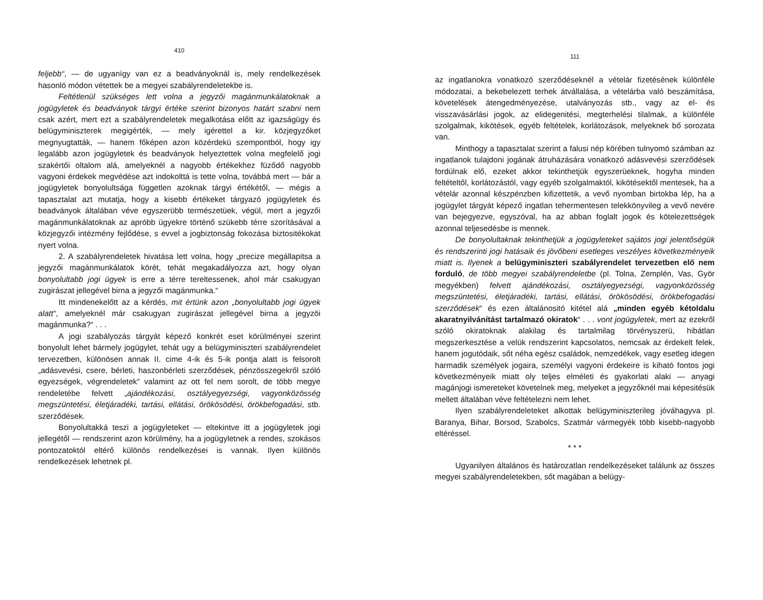410
feljebb“, — de ugyanígy van ez a beadványoknál is, mely rendelkezések hasonló módon vétettek be a megyei szabályrendeletekbe is.
Feltétlenül szükséges lett volna a jegyzői magánmunkálatoknak a jogügyletek és beadványok tárgyi értéke szerint bizonyos határt szabni nem csak azért, mert ezt a szabályrendeletek megalkotása előtt az igazságügy és belügyminiszterek megigérték, — mely igérettel a kir. közjegyzőket megnyugtatták, — hanem főképen azon közérdekü szempontból, hogy igy legalább azon jogügyletek és beadványok helyeztettek volna megfelelő jogi szakértői oltalom alá, amelyeknél a nagyobb értékekhez füződő nagyobb vagyoni érdekek megvédése azt indokolttá is tette volna, továbbá mert — bár a jogügyletek bonyolultsága független azoknak tárgyi értékétől, — mégis a tapasztalat azt mutatja, hogy a kisebb értékeket tárgyazó jogügyletek és beadványok általában véve egyszerübb természetüek, végül, mert a jegyzői magánmunkálatoknak az apróbb ügyekre történő szükebb térre szorításával a közjegyzői intézmény fejlődése, s evvel a jogbiztonság fokozása biztositékokat nyert volna.
2. A szabályrendeletek hivatása lett volna, hogy „precize megállapitsa a jegyzői magánmunkálatok körét, tehát megakadályozza azt, hogy olyan bonyolultabb jogi ügyek is erre a térre tereltessenek, ahol már csakugyan zugirászat jellegével birna a jegyzői magánmunka.“
Itt mindenekelőtt az a kérdés, mit értünk azon „bonyolultabb jogi ügyek alatt“, amelyeknél már csakugyan zugirászat jellegével birna a jegyzöi magánmunka?“ . . .
A jogi szabályozás tárgyát képező konkrét eset körülményei szerint bonyolult lehet bármely jogügylet, tehát ugy a belügyminiszteri szabályrendelet tervezetben, különösen annak II. cime 4-ik és 5-ik pontja alatt is felsorolt „adásvevési, csere, bérleti, haszonbérleti szerződések, pénzösszegekről szóló egyezségek, végrendeletek“ valamint az ott fel nem sorolt, de több megye rendeletébe felvett „ajándékozási, osztályegyezségi, vagyonközösség megszüntetési, életjáradéki, tartási, ellátási, örökösödési, örökbefogadási, stb. szerződések.
Bonyolultakká teszi a jogügyleteket — eltekintve itt a jogügyletek jogi jellegétől — rendszerint azon körülmény, ha a jogügyletnek a rendes, szokásos pontozatoktól eltérő különös rendelkezései is vannak. Ilyen különös rendelkezések lehetnek pl.
111
az ingatlanokra vonatkozó szerződéseknél a vételár fizetésének különféle módozatai, a bekebelezett terhek átvállalása, a vételárba való beszámítása, követelések átengedményezése, utalványozás stb., vagy az el- és visszavásárlási jogok, az elidegenitési, megterhelési tilalmak, a különféle szolgalmak, kikötések, egyéb feltételek, korlátozások, melyeknek bő sorozata van.
Minthogy a tapasztalat szerint a falusi nép körében tulnyomó számban az ingatlanok tulajdoni jogának átruházására vonatkozó adásvevési szerződések fordúlnak elő, ezeket akkor tekinthetjük egyszerüeknek, hogyha minden feltételtől, korlátozástól, vagy egyéb szolgalmaktól, kikötésektől mentesek, ha a vételár azonnal készpénzben kifizettetik, a vevő nyomban birtokba lép, ha a jogügylet tárgyát képező ingatlan tehermentesen telekkönyvileg a vevő nevére van bejegyezve, egyszóval, ha az abban foglalt jogok és kötelezettségek azonnal teljesedésbe is mennek.
De bonyolultaknak tekinthetjük a jogügyleteket sajátos jogi jelentőségük és rendszerinti jogi hatásaik és jövőbeni esetleges veszélyes következményeik miatt is. Ilyenek a belügyminiszteri szabályrendelet tervezetben elő nem forduló, de több megyei szabályrendeletbe (pl. Tolna, Zemplén, Vas, Györ megyékben) felvett ajándékozási, osztályegyezségi, vagyonközösség megszüntetési, életjáradéki, tartási, ellátási, örökösödési, örökbefogadási szerződések“ és ezen általánositó kitétel alá „minden egyéb kétoldalu akaratnyilvánítást tartalmazó okiratok“ . . . vont jogügyletek, mert az ezekről szóló okiratoknak alakilag és tartalmilag törvényszerü, hibátlan megszerkesztése a velük rendszerint kapcsolatos, nemcsak az érdekelt felek, hanem jogutódaik, sőt néha egész családok, nemzedékek, vagy esetleg idegen harmadik személyek jogaira, személyi vagyoni érdekeire is kiható fontos jogi következményeik miatt oly teljes elméleti és gyakorlati alaki — anyagi magánjogi ismereteket követelnek meg, melyeket a jegyzőknél mai képesitésük mellett általában véve feltételezni nem lehet.
Ilyen szabályrendeleteket alkottak belügyminiszterileg jóváhagyva pl. Baranya, Bihar, Borsod, Szabolcs, Szatmár vármegyék több kisebb-nagyobb eltéréssel.
* * *
Ugyanilyen általános és határozatlan rendelkezéseket találunk az összes megyei szabályrendeletekben, sőt magában a belügy-